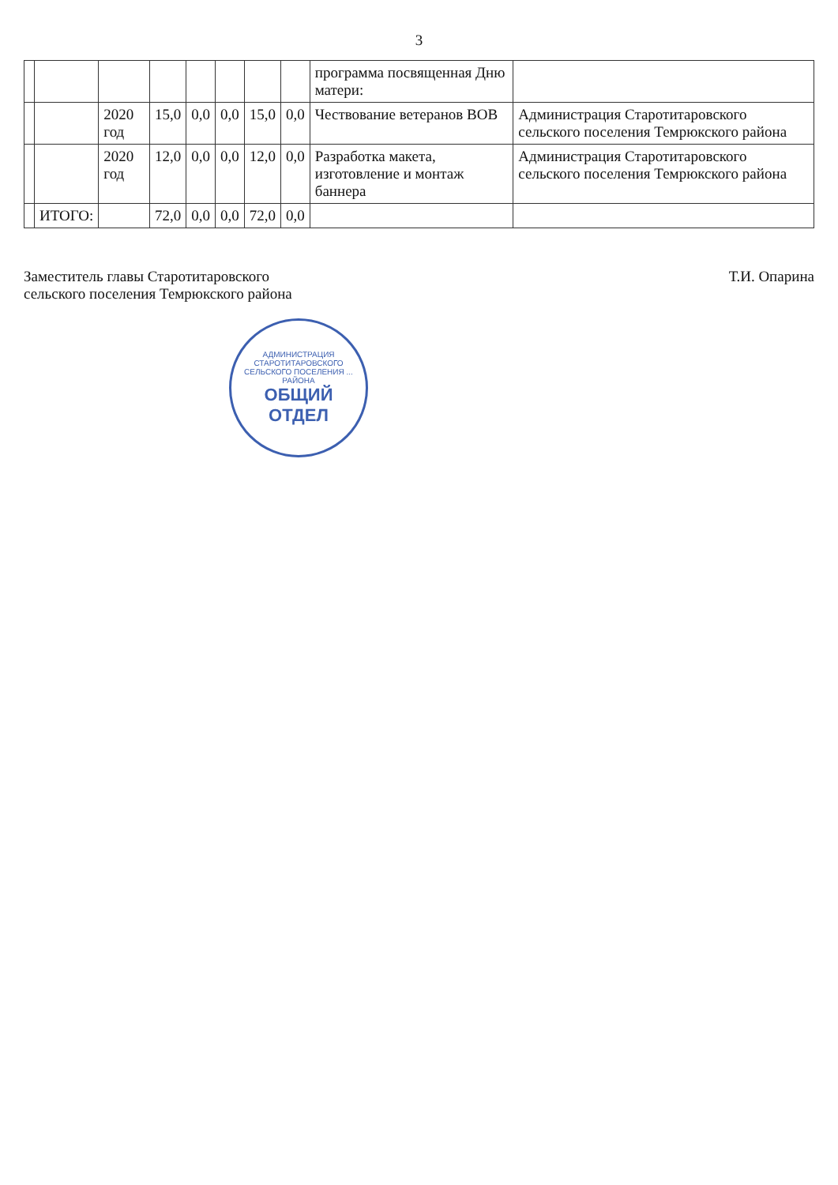3
| | | | | | | | | программа посвященная Дню матери: | |
| | | 2020 год | 15,0 | 0,0 | 0,0 | 15,0 | 0,0 | Чествование ветеранов ВОВ | Администрация Старотитаровского сельского поселения Темрюкского района |
| | | 2020 год | 12,0 | 0,0 | 0,0 | 12,0 | 0,0 | Разработка макета, изготовление и монтаж баннера | Администрация Старотитаровского сельского поселения Темрюкского района |
| | ИТОГО: | | 72,0 | 0,0 | 0,0 | 72,0 | 0,0 | | |
Заместитель главы Старотитаровского
сельского поселения Темрюкского района
Т.И. Опарина
АДМИНИСТРАЦИЯ СТАРОТИТАРОВСКОГО СЕЛЬСКОГО ПОСЕЛЕНИЯ ... РАЙОНА
ОБЩИЙ
ОТДЕЛ